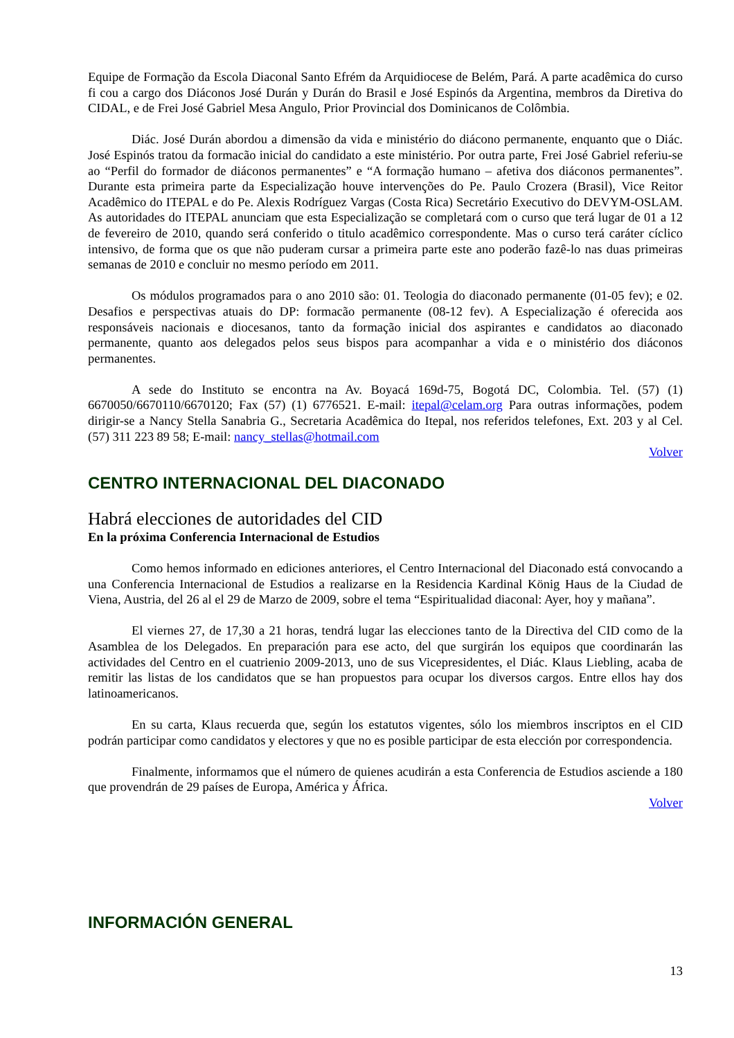Equipe de Formação da Escola Diaconal Santo Efrém da Arquidiocese de Belém, Pará. A parte acadêmica do curso fi cou a cargo dos Diáconos José Durán y Durán do Brasil e José Espinós da Argentina, membros da Diretiva do CIDAL, e de Frei José Gabriel Mesa Angulo, Prior Provincial dos Dominicanos de Colômbia.
Diác. José Durán abordou a dimensão da vida e ministério do diácono permanente, enquanto que o Diác. José Espinós tratou da formacão inicial do candidato a este ministério. Por outra parte, Frei José Gabriel referiu-se ao “Perfil do formador de diáconos permanentes” e “A formação humano – afetiva dos diáconos permanentes”. Durante esta primeira parte da Especialização houve intervenções do Pe. Paulo Crozera (Brasil), Vice Reitor Acadêmico do ITEPAL e do Pe. Alexis Rodríguez Vargas (Costa Rica) Secretário Executivo do DEVYM-OSLAM. As autoridades do ITEPAL anunciam que esta Especialização se completará com o curso que terá lugar de 01 a 12 de fevereiro de 2010, quando será conferido o titulo acadêmico correspondente. Mas o curso terá caráter cíclico intensivo, de forma que os que não puderam cursar a primeira parte este ano poderão fazê-lo nas duas primeiras semanas de 2010 e concluir no mesmo período em 2011.
Os módulos programados para o ano 2010 são: 01. Teologia do diaconado permanente (01-05 fev); e 02. Desafios e perspectivas atuais do DP: formacão permanente (08-12 fev). A Especialização é oferecida aos responsáveis nacionais e diocesanos, tanto da formação inicial dos aspirantes e candidatos ao diaconado permanente, quanto aos delegados pelos seus bispos para acompanhar a vida e o ministério dos diáconos permanentes.
A sede do Instituto se encontra na Av. Boyacá 169d-75, Bogotá DC, Colombia. Tel. (57) (1) 6670050/6670110/6670120; Fax (57) (1) 6776521. E-mail: itepal@celam.org Para outras informações, podem dirigir-se a Nancy Stella Sanabria G., Secretaria Acadêmica do Itepal, nos referidos telefones, Ext. 203 y al Cel. (57) 311 223 89 58; E-mail: nancy_stellas@hotmail.com
Volver
CENTRO INTERNACIONAL DEL DIACONADO
Habrá elecciones de autoridades del CID
En la próxima Conferencia Internacional de Estudios
Como hemos informado en ediciones anteriores, el Centro Internacional del Diaconado está convocando a una Conferencia Internacional de Estudios a realizarse en la Residencia Kardinal König Haus de la Ciudad de Viena, Austria, del 26 al el 29 de Marzo de 2009, sobre el tema “Espiritualidad diaconal: Ayer, hoy y mañana”.
El viernes 27, de 17,30 a 21 horas, tendrá lugar las elecciones tanto de la Directiva del CID como de la Asamblea de los Delegados. En preparación para ese acto, del que surgirán los equipos que coordinarán las actividades del Centro en el cuatrienio 2009-2013, uno de sus Vicepresidentes, el Diác. Klaus Liebling, acaba de remitir las listas de los candidatos que se han propuestos para ocupar los diversos cargos. Entre ellos hay dos latinoamericanos.
En su carta, Klaus recuerda que, según los estatutos vigentes, sólo los miembros inscriptos en el CID podrán participar como candidatos y electores y que no es posible participar de esta elección por correspondencia.
Finalmente, informamos que el número de quienes acudirán a esta Conferencia de Estudios asciende a 180 que provendrán de 29 países de Europa, América y África.
Volver
INFORMACIÓN GENERAL
13